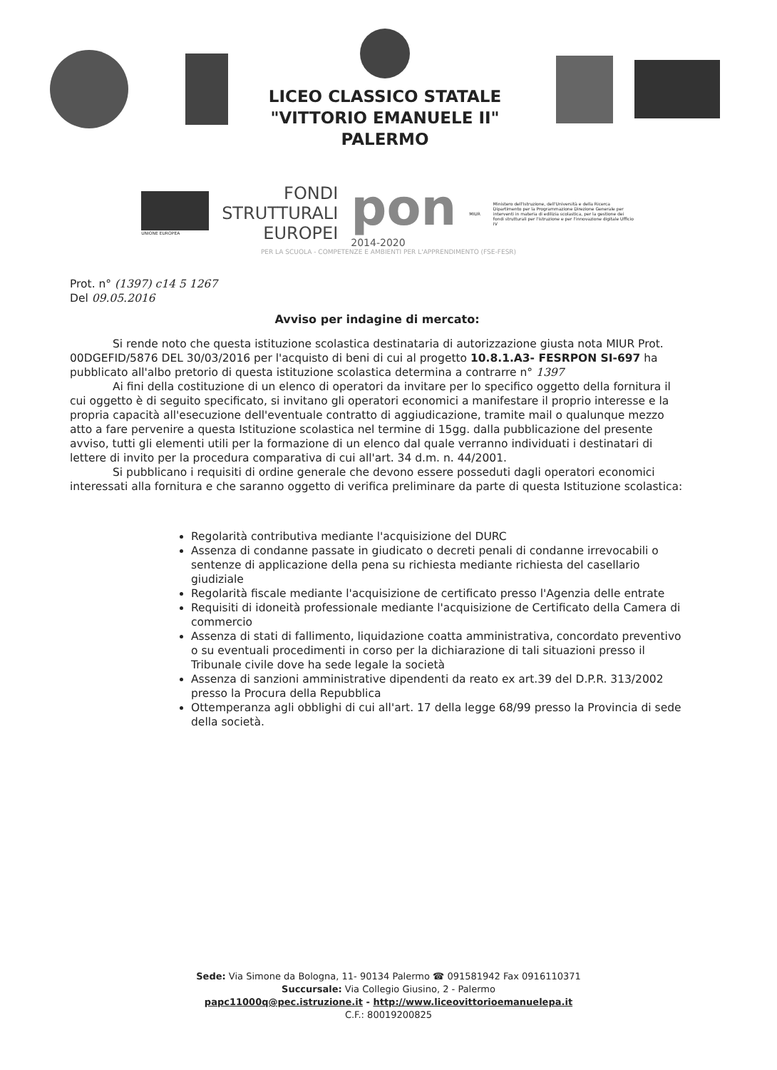LICEO CLASSICO STATALE
"VITTORIO EMANUELE II"
PALERMO
UNIONE EUROPEA
FONDI
STRUTTURALI
EUROPEI
pon
2014-2020
MIUR
Ministero dell'Istruzione, dell'Università e della Ricerca Dipartimento per la Programmazione Direzione Generale per interventi in materia di edilizia scolastica, per la gestione dei fondi strutturali per l'istruzione e per l'innovazione digitale Ufficio IV
PER LA SCUOLA - COMPETENZE E AMBIENTI PER L'APPRENDIMENTO (FSE-FESR)
Prot. n° (1397) c14 5 1267
Del 09.05.2016
Avviso per indagine di mercato:
Si rende noto che questa istituzione scolastica destinataria di autorizzazione giusta nota MIUR Prot. 00DGEFID/5876 DEL 30/03/2016 per l'acquisto di beni di cui al progetto 10.8.1.A3- FESRPON SI-697 ha pubblicato all'albo pretorio di questa istituzione scolastica determina a contrarre n° 1397
Ai fini della costituzione di un elenco di operatori da invitare per lo specifico oggetto della fornitura il cui oggetto è di seguito specificato, si invitano gli operatori economici a manifestare il proprio interesse e la propria capacità all'esecuzione dell'eventuale contratto di aggiudicazione, tramite mail o qualunque mezzo atto a fare pervenire a questa Istituzione scolastica nel termine di 15gg. dalla pubblicazione del presente avviso, tutti gli elementi utili per la formazione di un elenco dal quale verranno individuati i destinatari di lettere di invito per la procedura comparativa di cui all'art. 34 d.m. n. 44/2001.
Si pubblicano i requisiti di ordine generale che devono essere posseduti dagli operatori economici interessati alla fornitura e che saranno oggetto di verifica preliminare da parte di questa Istituzione scolastica:
Regolarità contributiva mediante l'acquisizione del DURC
Assenza di condanne passate in giudicato o decreti penali di condanne irrevocabili o sentenze di applicazione della pena su richiesta mediante richiesta del casellario giudiziale
Regolarità fiscale mediante l'acquisizione de certificato presso l'Agenzia delle entrate
Requisiti di idoneità professionale mediante l'acquisizione de Certificato della Camera di commercio
Assenza di stati di fallimento, liquidazione coatta amministrativa, concordato preventivo o su eventuali procedimenti in corso per la dichiarazione di tali situazioni presso il Tribunale civile dove ha sede legale la società
Assenza di sanzioni amministrative dipendenti da reato ex art.39 del D.P.R. 313/2002 presso la Procura della Repubblica
Ottemperanza agli obblighi di cui all'art. 17 della legge 68/99 presso la Provincia di sede della società.
Sede: Via Simone da Bologna, 11- 90134 Palermo ☎ 091581942 Fax 0916110371
Succursale: Via Collegio Giusino, 2 - Palermo
papc11000q@pec.istruzione.it - http://www.liceovittorioemanuelepa.it
C.F.: 80019200825